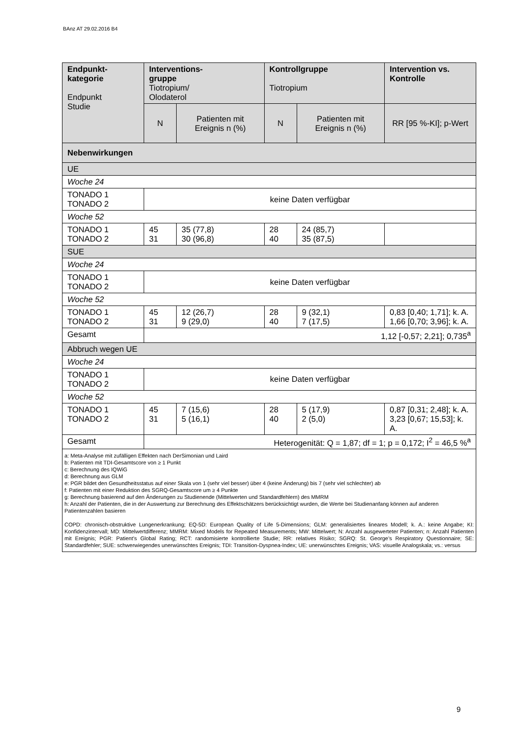BAnz AT 29.02.2016 B4
| Endpunkt- kategorie Endpunkt Studie | Interventions- gruppe Tiotropium/ Olodaterol | | Kontrollgruppe Tiotropium | | Intervention vs. Kontrolle |
| --- | --- | --- | --- | --- | --- |
| | N | Patienten mit Ereignis n (%) | N | Patienten mit Ereignis n (%) | RR [95 %-KI]; p-Wert |
| Nebenwirkungen | | | | | |
| UE | | | | | |
| Woche 24 | | | | | |
| TONADO 1 TONADO 2 | keine Daten verfügbar | | | | |
| Woche 52 | | | | | |
| TONADO 1 TONADO 2 | 45 31 | 35 (77,8) 30 (96,8) | 28 40 | 24 (85,7) 35 (87,5) | |
| SUE | | | | | |
| Woche 24 | | | | | |
| TONADO 1 TONADO 2 | keine Daten verfügbar | | | | |
| Woche 52 | | | | | |
| TONADO 1 TONADO 2 | 45 31 | 12 (26,7) 9 (29,0) | 28 40 | 9 (32,1) 7 (17,5) | 0,83 [0,40; 1,71]; k. A. 1,66 [0,70; 3,96]; k. A. |
| Gesamt | 1,12 [-0,57; 2,21]; 0,735<sup>a</sup> | | | | |
| Abbruch wegen UE | | | | | |
| Woche 24 | | | | | |
| TONADO 1 TONADO 2 | keine Daten verfügbar | | | | |
| Woche 52 | | | | | |
| TONADO 1 TONADO 2 | 45 31 | 7 (15,6) 5 (16,1) | 28 40 | 5 (17,9) 2 (5,0) | 0,87 [0,31; 2,48]; k. A. 3,23 [0,67; 15,53]; k. A. |
| Gesamt | Heterogenität: Q = 1,87; df = 1; p = 0,172; I<sup>2</sup> = 46,5 %<sup>a</sup> | | | | |
| a: Meta-Analyse mit zufälligen Effekten nach DerSimonian und Laird b: Patienten mit TDI-Gesamtscore von ≥ 1 Punkt c: Berechnung des IQWiG d: Berechnung aus GLM e: PGR bildet den Gesundheitsstatus auf einer Skala von 1 (sehr viel besser) über 4 (keine Änderung) bis 7 (sehr viel schlechter) ab f: Patienten mit einer Reduktion des SGRQ-Gesamtscore um ≥ 4 Punkte g: Berechnung basierend auf den Änderungen zu Studienende (Mittelwerten und Standardfehlern) des MMRM h: Anzahl der Patienten, die in der Auswertung zur Berechnung des Effektschätzers berücksichtigt wurden, die Werte bei Studienanfang können auf anderen Patientenzahlen basieren COPD: chronisch-obstruktive Lungenerkrankung; EQ-5D: European Quality of Life 5-Dimensions; GLM: generalisiertes lineares Modell; k. A.: keine Angabe; KI: Konfidenzintervall; MD: Mittelwertdifferenz; MMRM: Mixed Models for Repeated Measurements; MW: Mittelwert; N: Anzahl ausgewerteter Patienten; n: Anzahl Patienten mit Ereignis; PGR: Patient’s Global Rating; RCT: randomisierte kontrollierte Studie; RR: relatives Risiko; SGRQ: St. George’s Respiratory Questionnaire; SE: Standardfehler; SUE: schwerwiegendes unerwünschtes Ereignis; TDI: Transition-Dyspnea-Index; UE: unerwünschtes Ereignis; VAS: visuelle Analogskala; vs.: versus | | | | | |
9